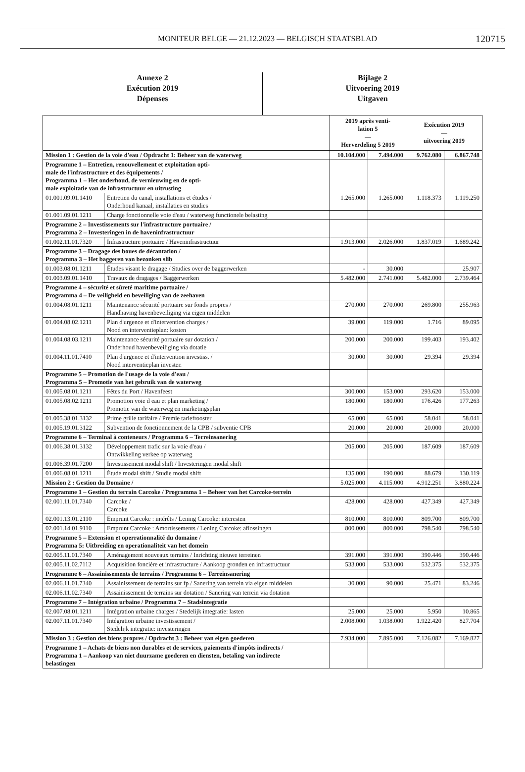MONITEUR BELGE — 21.12.2023 — BELGISCH STAATSBLAD 120715
Annexe 2
Exécution 2019
Dépenses
Bijlage 2
Uitvoering 2019
Uitgaven
| | | 2019 après venti- lation 5 — Herverdeling 5 2019 | | Exécution 2019 — uitvoering 2019 | |
| --- | --- | --- | --- | --- | --- |
| Mission 1 : Gestion de la voie d'eau / Opdracht 1: Beheer van de waterweg | | 10.104.000 | 7.494.000 | 9.762.080 | 6.867.748 |
| Programme 1 – Entretien, renouvellement et exploitation opti- male de l'infrastructure et des équipements / Programma 1 – Het onderhoud, de vernieuwing en de opti- male exploitatie van de infrastructuur en uitrusting | | | | | |
| 01.001.09.01.1410 | Entretien du canal, installations et études / Onderhoud kanaal, installaties en studies | 1.265.000 | 1.265.000 | 1.118.373 | 1.119.250 |
| 01.001.09.01.1211 | Charge fonctionnelle voie d'eau / waterweg functionele belasting | | | | |
| Programme 2 – Investissements sur l'infrastructure portuaire / Programma 2 – Investeringen in de haveninfrastructuur | | | | | |
| 01.002.11.01.7320 | Infrastructure portuaire / Haveninfrastructuur | 1.913.000 | 2.026.000 | 1.837.019 | 1.689.242 |
| Programme 3 – Dragage des boues de décantation / Programma 3 – Het baggeren van bezonken slib | | | | | |
| 01.003.08.01.1211 | Études visant le dragage / Studies over de baggerwerken | - | 30.000 | | 25.907 |
| 01.003.09.01.1410 | Travaux de dragages / Baggerwerken | 5.482.000 | 2.741.000 | 5.482.000 | 2.739.464 |
| Programme 4 – sécurité et sûreté maritime portuaire / Programma 4 – De veiligheid en beveiliging van de zeehaven | | | | | |
| 01.004.08.01.1211 | Maintenance sécurité portuaire sur fonds propres / Handhaving havenbeveiliging via eigen middelen | 270.000 | 270.000 | 269.800 | 255.963 |
| 01.004.08.02.1211 | Plan d'urgence et d'intervention charges / Nood en interventieplan: kosten | 39.000 | 119.000 | 1.716 | 89.095 |
| 01.004.08.03.1211 | Maintenance sécurité portuaire sur dotation / Onderhoud havenbeveiliging via dotatie | 200.000 | 200.000 | 199.403 | 193.402 |
| 01.004.11.01.7410 | Plan d'urgence et d'intervention investiss. / Nood interventieplan invester. | 30.000 | 30.000 | 29.394 | 29.394 |
| Programme 5 – Promotion de l'usage de la voie d'eau / Programma 5 – Promotie van het gebruik van de waterweg | | | | | |
| 01.005.08.01.1211 | Fêtes du Port / Havenfeest | 300.000 | 153.000 | 293.620 | 153.000 |
| 01.005.08.02.1211 | Promotion voie d eau et plan marketing / Promotie van de waterweg en marketingsplan | 180.000 | 180.000 | 176.426 | 177.263 |
| 01.005.38.01.3132 | Prime grille tarifaire / Premie tariefrooster | 65.000 | 65.000 | 58.041 | 58.041 |
| 01.005.19.01.3122 | Subvention de fonctionnement de la CPB / subventie CPB | 20.000 | 20.000 | 20.000 | 20.000 |
| Programme 6 – Terminal à conteneurs / Programma 6 – Terreinsanering | | | | | |
| 01.006.38.01.3132 | Développement trafic sur la voie d'eau / Ontwikkeling verkee op waterweg | 205.000 | 205.000 | 187.609 | 187.609 |
| 01.006.39.01.7200 | Investissement modal shift / Investeringen modal shift | | | | |
| 01.006.08.01.1211 | Étude modal shift / Studie modal shift | 135.000 | 190.000 | 88.679 | 130.119 |
| Mission 2 : Gestion du Domaine / | | 5.025.000 | 4.115.000 | 4.912.251 | 3.880.224 |
| Programme 1 – Gestion du terrain Carcoke / Programma 1 – Beheer van het Carcoke-terrein | | | | | |
| 02.001.11.01.7340 | Carcoke / Carcoke | 428.000 | 428.000 | 427.349 | 427.349 |
| 02.001.13.01.2110 | Emprunt Carcoke : intérêts / Lening Carcoke: interesten | 810.000 | 810.000 | 809.700 | 809.700 |
| 02.001.14.01.9110 | Emprunt Carcoke : Amortissements / Lening Carcoke: aflossingen | 800.000 | 800.000 | 798.540 | 798.540 |
| Programme 5 – Extension et operrationnalité du domaine / Programma 5: Uitbreiding en operationaliteit van het domein | | | | | |
| 02.005.11.01.7340 | Aménagement nouveaux terrains / Inrichting nieuwe terreinen | 391.000 | 391.000 | 390.446 | 390.446 |
| 02.005.11.02.7112 | Acquisition foncière et infrastructure / Aankoop gronden en infrastructuur | 533.000 | 533.000 | 532.375 | 532.375 |
| Programme 6 – Assainissements de terrains / Programma 6 – Terreinsanering | | | | | |
| 02.006.11.01.7340 | Assainissement de terrains sur fp / Sanering van terrein via eigen middelen | 30.000 | 90.000 | 25.471 | 83.246 |
| 02.006.11.02.7340 | Assainissement de terrains sur dotation / Sanering van terrein via dotation | | | | |
| Programme 7 – Intégration urbaine / Programma 7 – Stadsintegratie | | | | | |
| 02.007.08.01.1211 | Intégration urbaine charges / Stedelijk integratie: lasten | 25.000 | 25.000 | 5.950 | 10.865 |
| 02.007.11.01.7340 | Intégration urbaine investissement / Stedelijk integratie: investeringen | 2.008.000 | 1.038.000 | 1.922.420 | 827.704 |
| Mission 3 : Gestion des biens propres / Opdracht 3 : Beheer van eigen goederen | | 7.934.000 | 7.895.000 | 7.126.082 | 7.169.827 |
| Programme 1 – Achats de biens non durables et de services, paiements d'impôts indirects / Programma 1 – Aankoop van niet duurzame goederen en diensten, betaling van indirecte belastingen | | | | | |